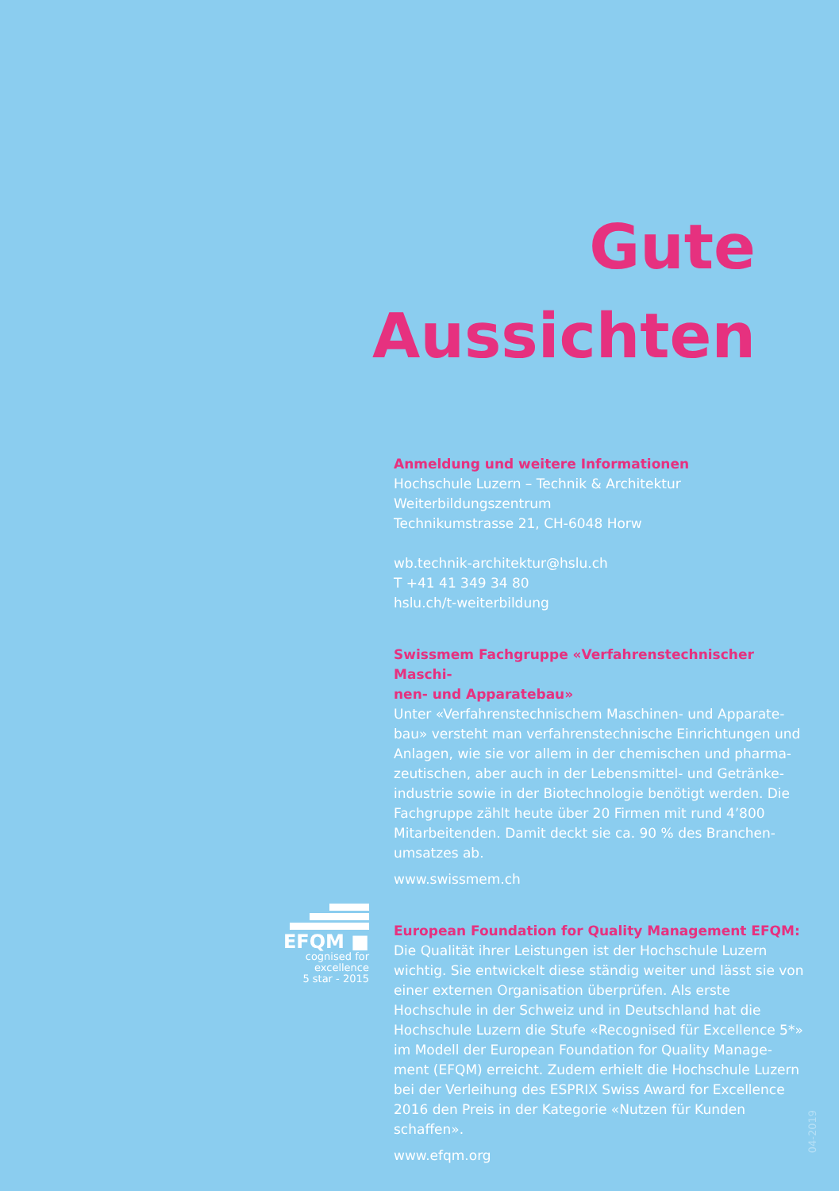Gute
Aussichten
Anmeldung und weitere Informationen
Hochschule Luzern – Technik & Architektur
Weiterbildungszentrum
Technikumstrasse 21, CH-6048 Horw
wb.technik-architektur@hslu.ch
T +41 41 349 34 80
hslu.ch/t-weiterbildung
Swissmem Fachgruppe «Verfahrenstechnischer Maschi-
nen- und Apparatebau»
Unter «Verfahrenstechnischem Maschinen- und Apparate-
bau» versteht man verfahrenstechnische Einrichtungen und Anlagen, wie sie vor allem in der chemischen und pharma-
zeutischen, aber auch in der Lebensmittel- und Getränke-
industrie sowie in der Biotechnologie benötigt werden. Die Fachgruppe zählt heute über 20 Firmen mit rund 4’800 Mitarbeitenden. Damit deckt sie ca. 90 % des Branchen-
umsatzes ab.
www.swissmem.ch
European Foundation for Quality Management EFQM:
Die Qualität ihrer Leistungen ist der Hochschule Luzern wichtig. Sie entwickelt diese ständig weiter und lässt sie von einer externen Organisation überprüfen. Als erste Hochschule in der Schweiz und in Deutschland hat die Hochschule Luzern die Stufe «Recognised für Excellence 5*» im Modell der European Foundation for Quality Manage-
ment (EFQM) erreicht. Zudem erhielt die Hochschule Luzern bei der Verleihung des ESPRIX Swiss Award for Excellence 2016 den Preis in der Kategorie «Nutzen für Kunden schaffen».
www.efqm.org
EFQM ■
cognised for excellence
5 star - 2015
04-2019